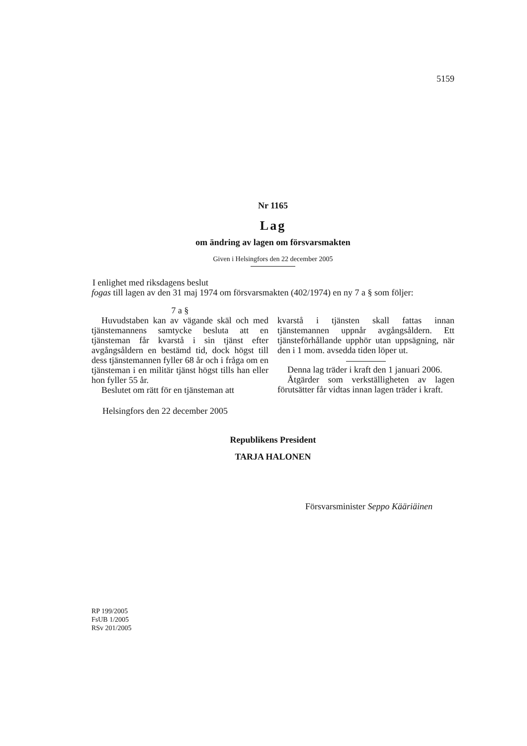5159
Nr 1165
Lag
om ändring av lagen om försvarsmakten
Given i Helsingfors den 22 december 2005
I enlighet med riksdagens beslut
fogas till lagen av den 31 maj 1974 om försvarsmakten (402/1974) en ny 7 a § som följer:
7 a §
Huvudstaben kan av vägande skäl och med tjänstemannens samtycke besluta att en tjänsteman får kvarstå i sin tjänst efter avgångsåldern en bestämd tid, dock högst till dess tjänstemannen fyller 68 år och i fråga om en tjänsteman i en militär tjänst högst tills han eller hon fyller 55 år.
Beslutet om rätt för en tjänsteman att
kvarstå i tjänsten skall fattas innan tjänstemannen uppnår avgångsåldern. Ett tjänsteförhållande upphör utan uppsägning, när den i 1 mom. avsedda tiden löper ut.
Denna lag träder i kraft den 1 januari 2006.
Åtgärder som verkställigheten av lagen förutsätter får vidtas innan lagen träder i kraft.
Helsingfors den 22 december 2005
Republikens President
TARJA HALONEN
Försvarsminister Seppo Kääriäinen
RP 199/2005
FsUB 1/2005
RSv 201/2005